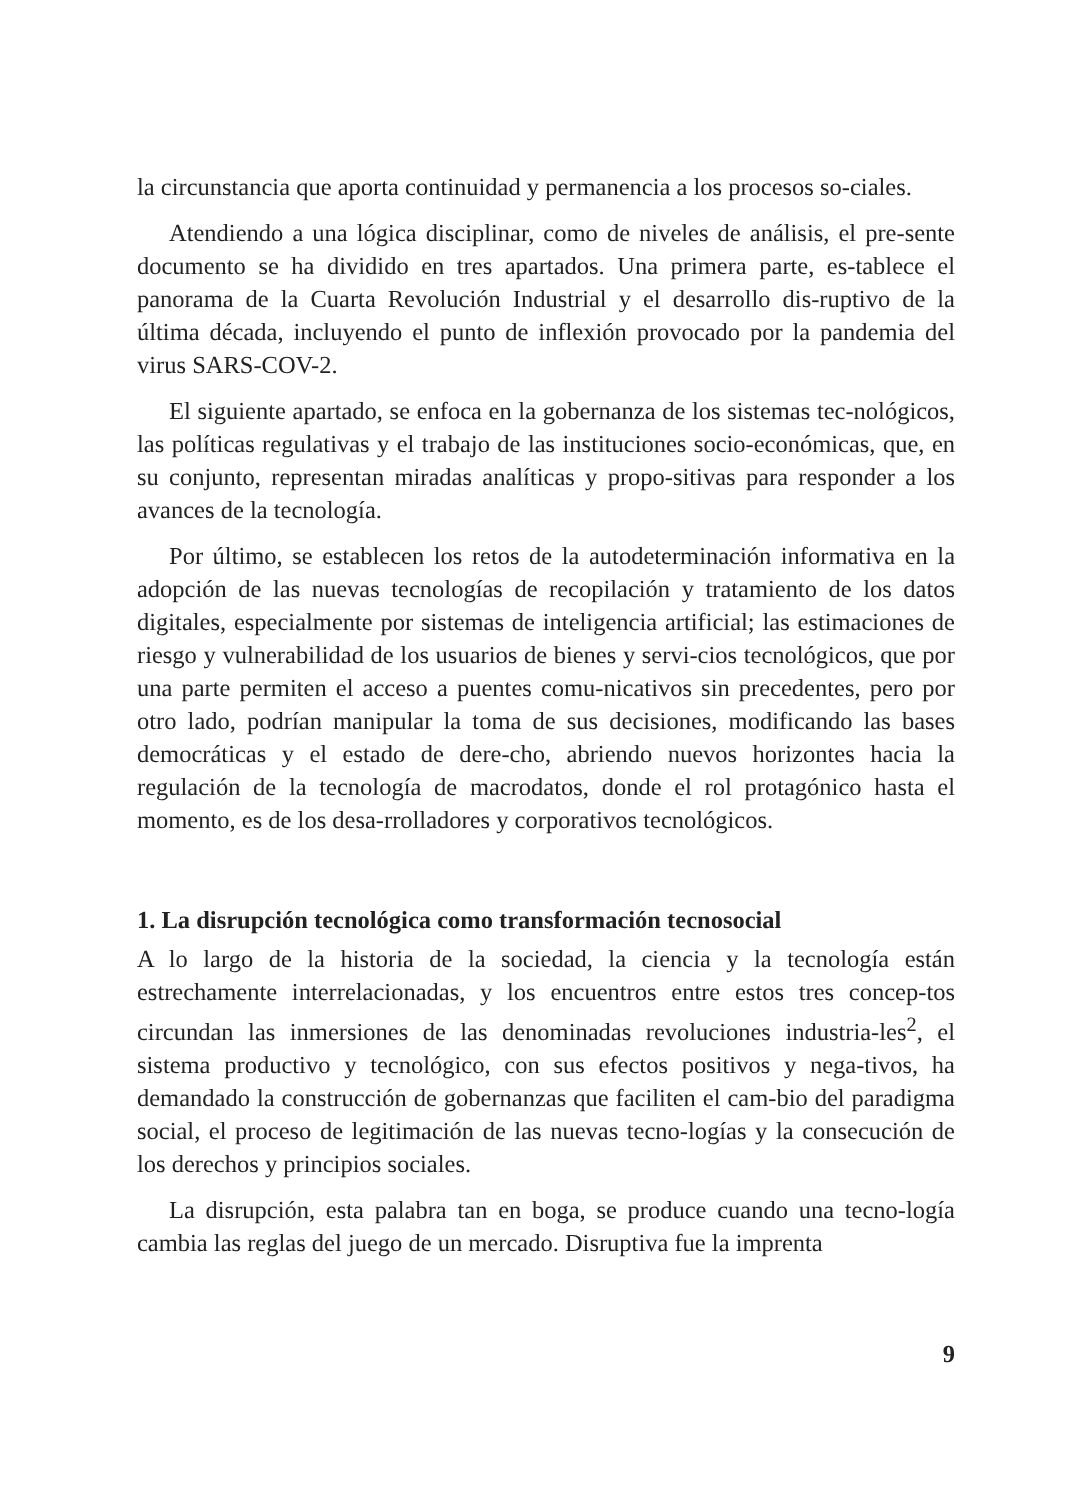la circunstancia que aporta continuidad y permanencia a los procesos so-ciales.
Atendiendo a una lógica disciplinar, como de niveles de análisis, el pre-sente documento se ha dividido en tres apartados. Una primera parte, es-tablece el panorama de la Cuarta Revolución Industrial y el desarrollo dis-ruptivo de la última década, incluyendo el punto de inflexión provocado por la pandemia del virus SARS-COV-2.
El siguiente apartado, se enfoca en la gobernanza de los sistemas tec-nológicos, las políticas regulativas y el trabajo de las instituciones socio-económicas, que, en su conjunto, representan miradas analíticas y propo-sitivas para responder a los avances de la tecnología.
Por último, se establecen los retos de la autodeterminación informativa en la adopción de las nuevas tecnologías de recopilación y tratamiento de los datos digitales, especialmente por sistemas de inteligencia artificial; las estimaciones de riesgo y vulnerabilidad de los usuarios de bienes y servi-cios tecnológicos, que por una parte permiten el acceso a puentes comu-nicativos sin precedentes, pero por otro lado, podrían manipular la toma de sus decisiones, modificando las bases democráticas y el estado de dere-cho, abriendo nuevos horizontes hacia la regulación de la tecnología de macrodatos, donde el rol protagónico hasta el momento, es de los desa-rrolladores y corporativos tecnológicos.
1. La disrupción tecnológica como transformación tecnosocial
A lo largo de la historia de la sociedad, la ciencia y la tecnología están estrechamente interrelacionadas, y los encuentros entre estos tres concep-tos circundan las inmersiones de las denominadas revoluciones industria-les<sup>2</sup>, el sistema productivo y tecnológico, con sus efectos positivos y nega-tivos, ha demandado la construcción de gobernanzas que faciliten el cam-bio del paradigma social, el proceso de legitimación de las nuevas tecno-logías y la consecución de los derechos y principios sociales.
La disrupción, esta palabra tan en boga, se produce cuando una tecno-logía cambia las reglas del juego de un mercado. Disruptiva fue la imprenta
9